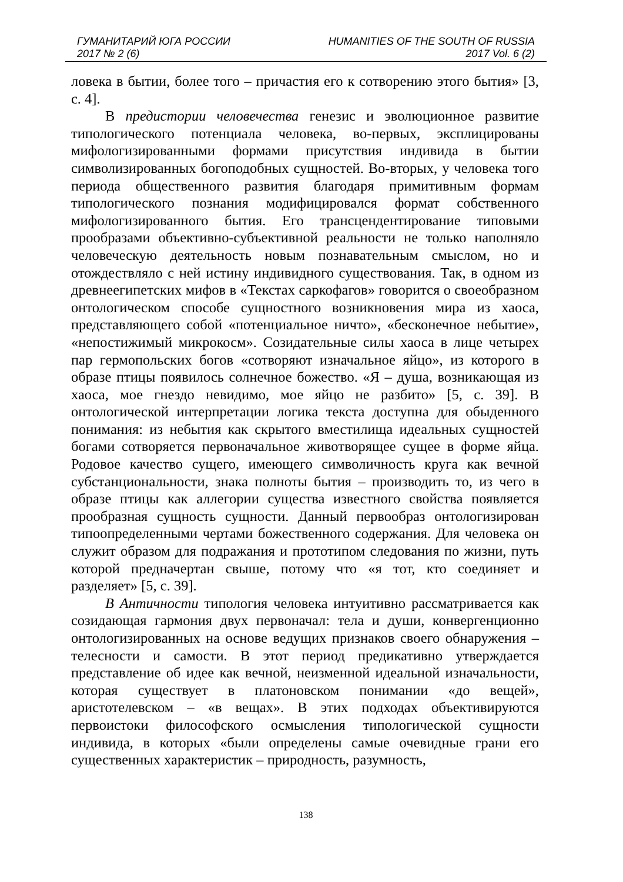ГУМАНИТАРИЙ ЮГА РОССИИ
2017 № 2 (6)
HUMANITIES OF THE SOUTH OF RUSSIA
2017 Vol. 6 (2)
ловека в бытии, более того – причастия его к сотворению этого бытия» [3, с. 4].
В предистории человечества генезис и эволюционное развитие типологического потенциала человека, во-первых, эксплицированы мифологизированными формами присутствия индивида в бытии символизированных богоподобных сущностей. Во-вторых, у человека того периода общественного развития благодаря примитивным формам типологического познания модифицировался формат собственного мифологизированного бытия. Его трансцендентирование типовыми прообразами объективно-субъективной реальности не только наполняло человеческую деятельность новым познавательным смыслом, но и отождествляло с ней истину индивидного существования. Так, в одном из древнеегипетских мифов в «Текстах саркофагов» говорится о своеобразном онтологическом способе сущностного возникновения мира из хаоса, представляющего собой «потенциальное ничто», «бесконечное небытие», «непостижимый микрокосм». Созидательные силы хаоса в лице четырех пар гермопольских богов «сотворяют изначальное яйцо», из которого в образе птицы появилось солнечное божество. «Я – душа, возникающая из хаоса, мое гнездо невидимо, мое яйцо не разбито» [5, с. 39]. В онтологической интерпретации логика текста доступна для обыденного понимания: из небытия как скрытого вместилища идеальных сущностей богами сотворяется первоначальное животворящее сущее в форме яйца. Родовое качество сущего, имеющего символичность круга как вечной субстанциональности, знака полноты бытия – производить то, из чего в образе птицы как аллегории существа известного свойства появляется прообразная сущность сущности. Данный первообраз онтологизирован типоопределенными чертами божественного содержания. Для человека он служит образом для подражания и прототипом следования по жизни, путь которой предначертан свыше, потому что «я тот, кто соединяет и разделяет» [5, с. 39].
В Античности типология человека интуитивно рассматривается как созидающая гармония двух первоначал: тела и души, конвергенционно онтологизированных на основе ведущих признаков своего обнаружения – телесности и самости. В этот период предикативно утверждается представление об идее как вечной, неизменной идеальной изначальности, которая существует в платоновском понимании «до вещей», аристотелевском – «в вещах». В этих подходах объективируются первоистоки философского осмысления типологической сущности индивида, в которых «были определены самые очевидные грани его существенных характеристик – природность, разумность,
138